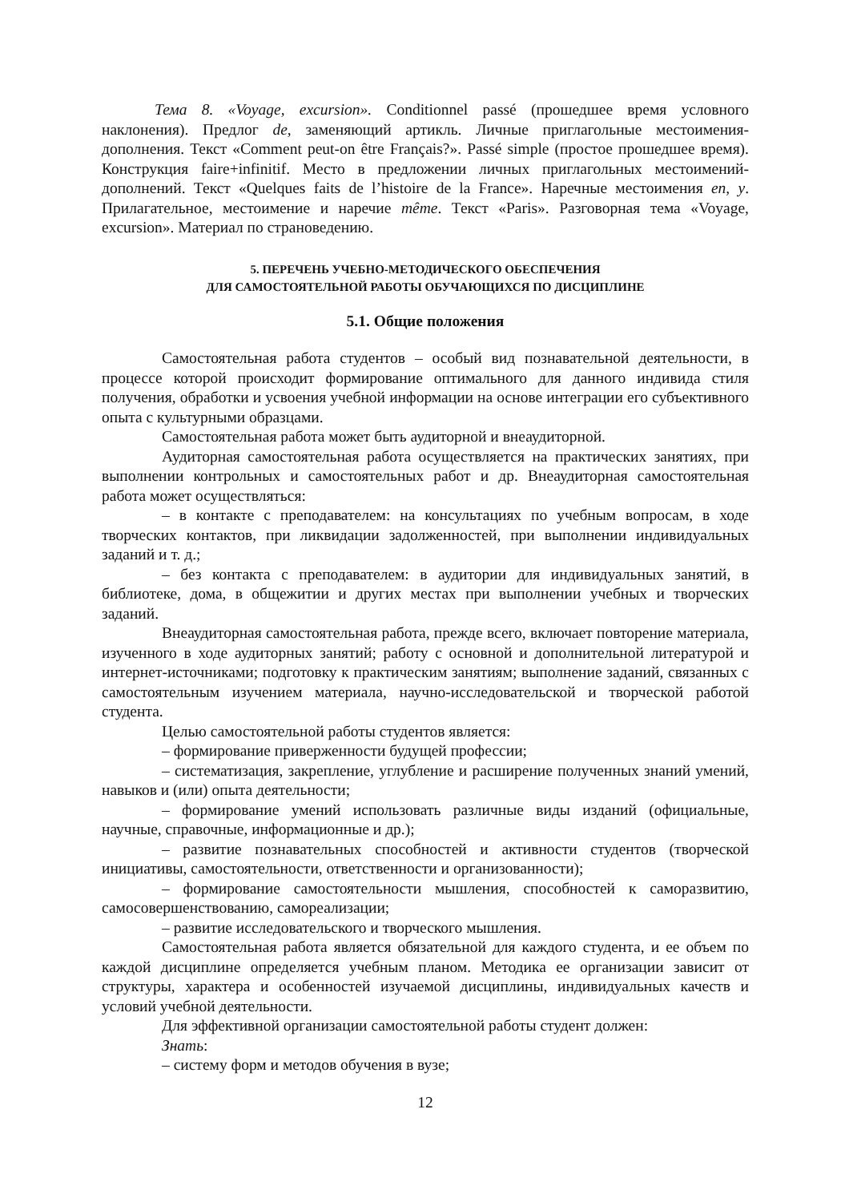Тема 8. «Voyage, excursion». Conditionnel passé (прошедшее время условного наклонения). Предлог de, заменяющий артикль. Личные приглагольные местоимения-дополнения. Текст «Comment peut-on être Français?». Passé simple (простое прошедшее время). Конструкция faire+infinitif. Место в предложении личных приглагольных местоимений-дополнений. Текст «Quelques faits de l’histoire de la France». Наречные местоимения en, y. Прилагательное, местоимение и наречие même. Текст «Paris». Разговорная тема «Voyage, excursion». Материал по страноведению.
5. ПЕРЕЧЕНЬ УЧЕБНО-МЕТОДИЧЕСКОГО ОБЕСПЕЧЕНИЯ
ДЛЯ САМОСТОЯТЕЛЬНОЙ РАБОТЫ ОБУЧАЮЩИХСЯ ПО ДИСЦИПЛИНЕ
5.1. Общие положения
Самостоятельная работа студентов – особый вид познавательной деятельности, в процессе которой происходит формирование оптимального для данного индивида стиля получения, обработки и усвоения учебной информации на основе интеграции его субъективного опыта с культурными образцами.
Самостоятельная работа может быть аудиторной и внеаудиторной.
Аудиторная самостоятельная работа осуществляется на практических занятиях, при выполнении контрольных и самостоятельных работ и др. Внеаудиторная самостоятельная работа может осуществляться:
– в контакте с преподавателем: на консультациях по учебным вопросам, в ходе творческих контактов, при ликвидации задолженностей, при выполнении индивидуальных заданий и т. д.;
– без контакта с преподавателем: в аудитории для индивидуальных занятий, в библиотеке, дома, в общежитии и других местах при выполнении учебных и творческих заданий.
Внеаудиторная самостоятельная работа, прежде всего, включает повторение материала, изученного в ходе аудиторных занятий; работу с основной и дополнительной литературой и интернет-источниками; подготовку к практическим занятиям; выполнение заданий, связанных с самостоятельным изучением материала, научно-исследовательской и творческой работой студента.
Целью самостоятельной работы студентов является:
– формирование приверженности будущей профессии;
– систематизация, закрепление, углубление и расширение полученных знаний умений, навыков и (или) опыта деятельности;
– формирование умений использовать различные виды изданий (официальные, научные, справочные, информационные и др.);
– развитие познавательных способностей и активности студентов (творческой инициативы, самостоятельности, ответственности и организованности);
– формирование самостоятельности мышления, способностей к саморазвитию, самосовершенствованию, самореализации;
– развитие исследовательского и творческого мышления.
Самостоятельная работа является обязательной для каждого студента, и ее объем по каждой дисциплине определяется учебным планом. Методика ее организации зависит от структуры, характера и особенностей изучаемой дисциплины, индивидуальных качеств и условий учебной деятельности.
Для эффективной организации самостоятельной работы студент должен:
Знать:
– систему форм и методов обучения в вузе;
12